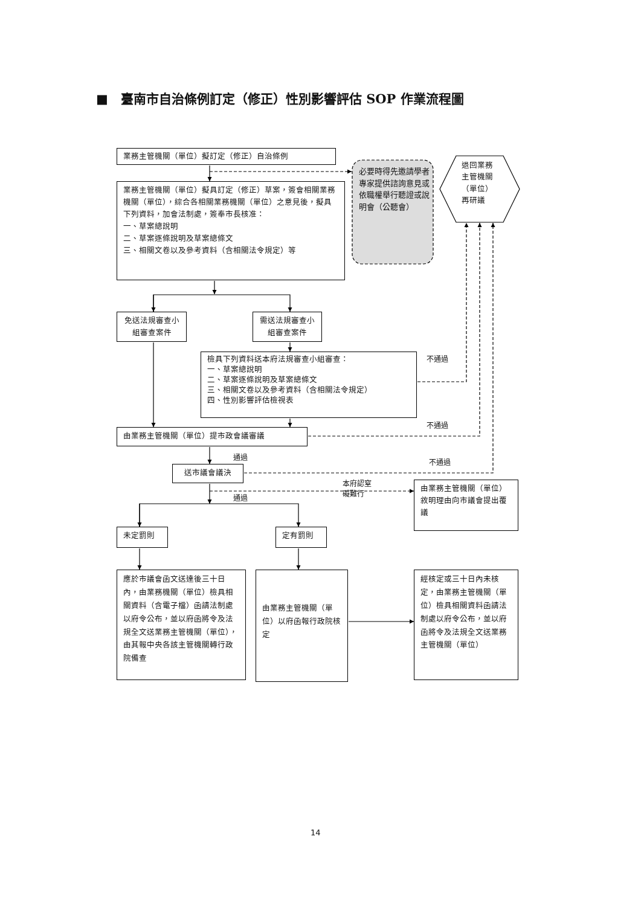■　臺南市自治條例訂定（修正）性別影響評估 SOP 作業流程圖
業務主管機關（單位）擬訂定（修正）自治條例
必要時得先邀請學者專家提供諮詢意見或依職權舉行聽證或說明會（公聽會）
退回業務主管機關（單位）再研議
業務主管機關（單位）擬具訂定（修正）草案，簽會相關業務機關（單位），綜合各相關業務機關（單位）之意見後，擬具下列資料，加會法制處，簽奉市長核准：
一、草案總說明
二、草案逐條說明及草案總條文
三、相關文卷以及參考資料（含相關法令規定）等
免送法規審查小組審查案件
需送法規審查小組審查案件
檢具下列資料送本府法規審查小組審查：
一、草案總說明
二、草案逐條說明及草案總條文
三、相關文卷以及參考資料（含相關法令規定）
四、性別影響評估檢視表
不通過
不通過
由業務主管機關（單位）提市政會議審議
通過
不通過
送市議會議決
本府認窒礙難行
通過
由業務主管機關（單位）敘明理由向市議會提出覆議
未定罰則
定有罰則
應於市議會函文送達後三十日內，由業務機關（單位）檢具相關資料（含電子檔）函請法制處以府令公布，並以府函將令及法規全文送業務主管機關（單位），由其報中央各該主管機關轉行政院備查
由業務主管機關（單位）以府函報行政院核定
經核定或三十日內未核定，由業務主管機關（單位）檢具相關資料函請法制處以府令公布，並以府函將令及法規全文送業務主管機關（單位）
14